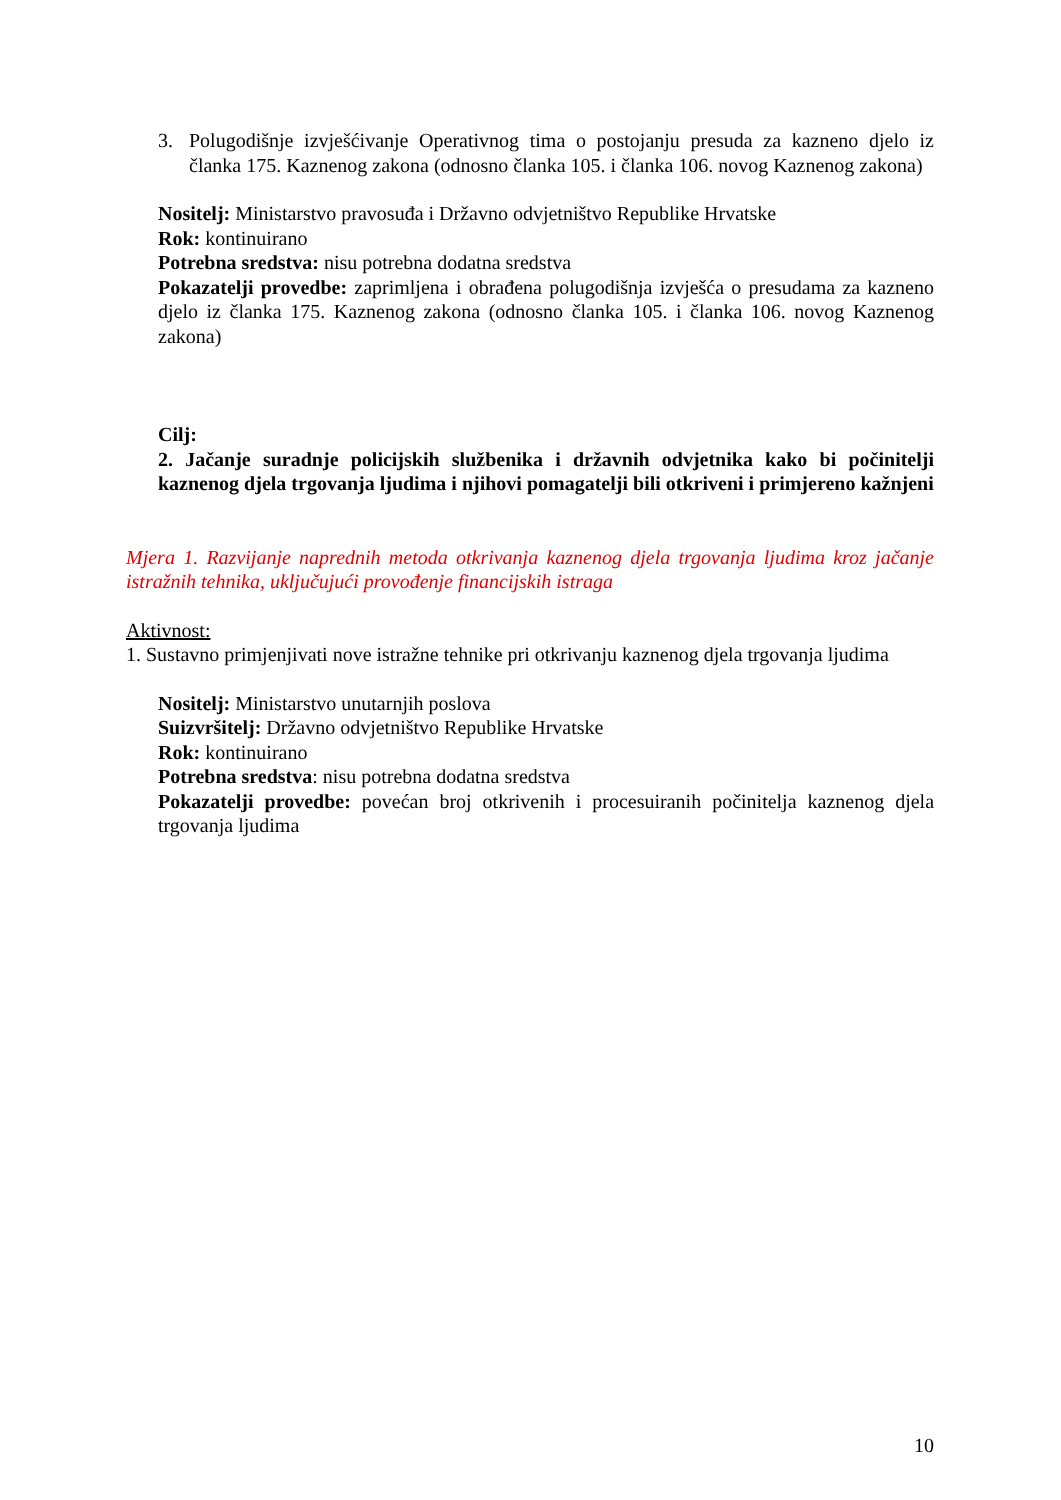3. Polugodišnje izvješćivanje Operativnog tima o postojanju presuda za kazneno djelo iz članka 175. Kaznenog zakona (odnosno članka 105. i članka 106. novog Kaznenog zakona)
Nositelj: Ministarstvo pravosuđa i Državno odvjetništvo Republike Hrvatske
Rok: kontinuirano
Potrebna sredstva: nisu potrebna dodatna sredstva
Pokazatelji provedbe: zaprimljena i obrađena polugodišnja izvješća o presudama za kazneno djelo iz članka 175. Kaznenog zakona (odnosno članka 105. i članka 106. novog Kaznenog zakona)
Cilj:
2. Jačanje suradnje policijskih službenika i državnih odvjetnika kako bi počinitelji kaznenog djela trgovanja ljudima i njihovi pomagatelji bili otkriveni i primjereno kažnjeni
Mjera 1. Razvijanje naprednih metoda otkrivanja kaznenog djela trgovanja ljudima kroz jačanje istražnih tehnika, uključujući provođenje financijskih istraga
Aktivnost:
1. Sustavno primjenjivati nove istražne tehnike pri otkrivanju kaznenog djela trgovanja ljudima
Nositelj: Ministarstvo unutarnjih poslova
Suizvršitelj: Državno odvjetništvo Republike Hrvatske
Rok: kontinuirano
Potrebna sredstva: nisu potrebna dodatna sredstva
Pokazatelji provedbe: povećan broj otkrivenih i procesuiranih počinitelja kaznenog djela trgovanja ljudima
10